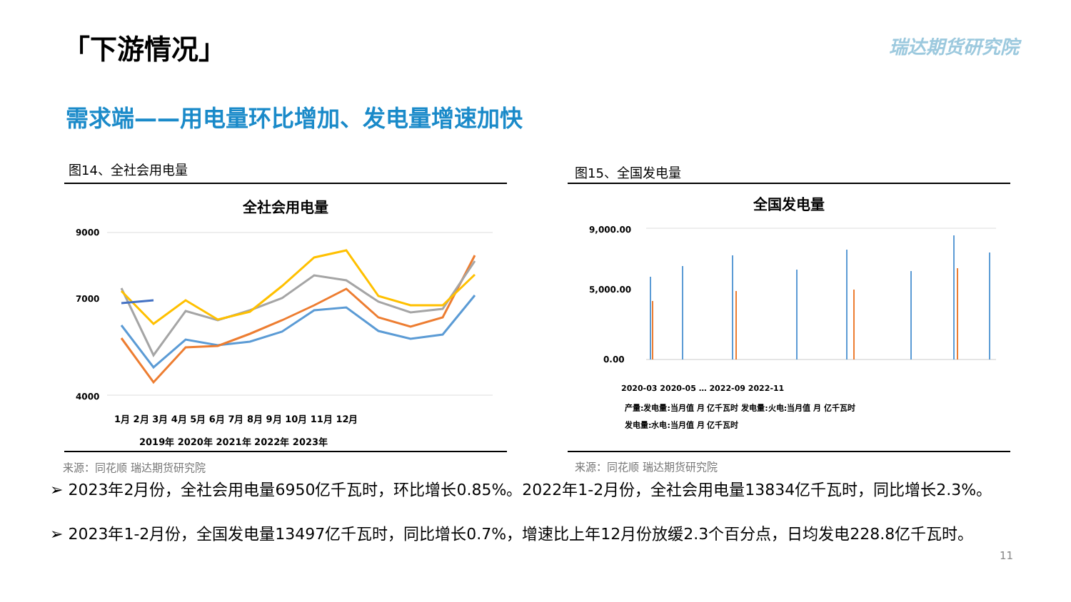「下游情况」 瑞达期货研究院
需求端——用电量环比增加、发电量增速加快
图14、全社会用电量 图15、全国发电量
全社会用电量
9000
7000
4000
1月 2月 3月 4月 5月 6月 7月 8月 9月 10月 11月 12月
2019年 2020年 2021年 2022年 2023年
全国发电量
9,000.00
5,000.00
0.00
2020-03 2020-05 … 2022-09 2022-11
产量:发电量:当月值 月 亿千瓦时 发电量:火电:当月值 月 亿千瓦时
发电量:水电:当月值 月 亿千瓦时
来源：同花顺 瑞达期货研究院 来源：同花顺 瑞达期货研究院
➢ 2023年2月份，全社会用电量6950亿千瓦时，环比增长0.85%。2022年1-2月份，全社会用电量13834亿千瓦时，同比增长2.3%。
➢ 2023年1-2月份，全国发电量13497亿千瓦时，同比增长0.7%，增速比上年12月份放缓2.3个百分点，日均发电228.8亿千瓦时。
11